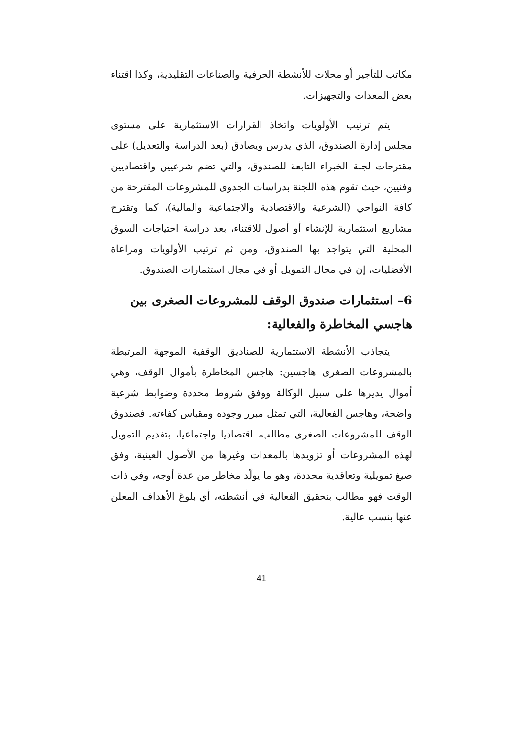مكاتب للتأجير أو محلات للأنشطة الحرفية والصناعات التقليدية، وكذا اقتناء بعض المعدات والتجهيزات.
يتم ترتيب الأولويات واتخاذ القرارات الاستثمارية على مستوى مجلس إدارة الصندوق، الذي يدرس ويصادق (بعد الدراسة والتعديل) على مقترحات لجنة الخبراء التابعة للصندوق، والتي تضم شرعيين واقتصاديين وفنيين، حيث تقوم هذه اللجنة بدراسات الجدوى للمشروعات المقترحة من كافة النواحي (الشرعية والاقتصادية والاجتماعية والمالية)، كما وتقترح مشاريع استثمارية للإنشاء أو أصول للاقتناء، بعد دراسة احتياجات السوق المحلية التي يتواجد بها الصندوق، ومن ثم ترتيب الأولويات ومراعاة الأفضليات، إن في مجال التمويل أو في مجال استثمارات الصندوق.
6– استثمارات صندوق الوقف للمشروعات الصغرى بين هاجسي المخاطرة والفعالية:
يتجاذب الأنشطة الاستثمارية للصناديق الوقفية الموجهة المرتبطة بالمشروعات الصغرى هاجسين: هاجس المخاطرة بأموال الوقف، وهي أموال يديرها على سبيل الوكالة ووفق شروط محددة وضوابط شرعية واضحة، وهاجس الفعالية، التي تمثل مبرر وجوده ومقياس كفاءته. فصندوق الوقف للمشروعات الصغرى مطالب، اقتصاديا واجتماعيا، بتقديم التمويل لهذه المشروعات أو تزويدها بالمعدات وغيرها من الأصول العينية، وفق صيغ تمويلية وتعاقدية محددة، وهو ما يولّد مخاطر من عدة أوجه، وفي ذات الوقت فهو مطالب بتحقيق الفعالية في أنشطته، أي بلوغ الأهداف المعلن عنها بنسب عالية.
41